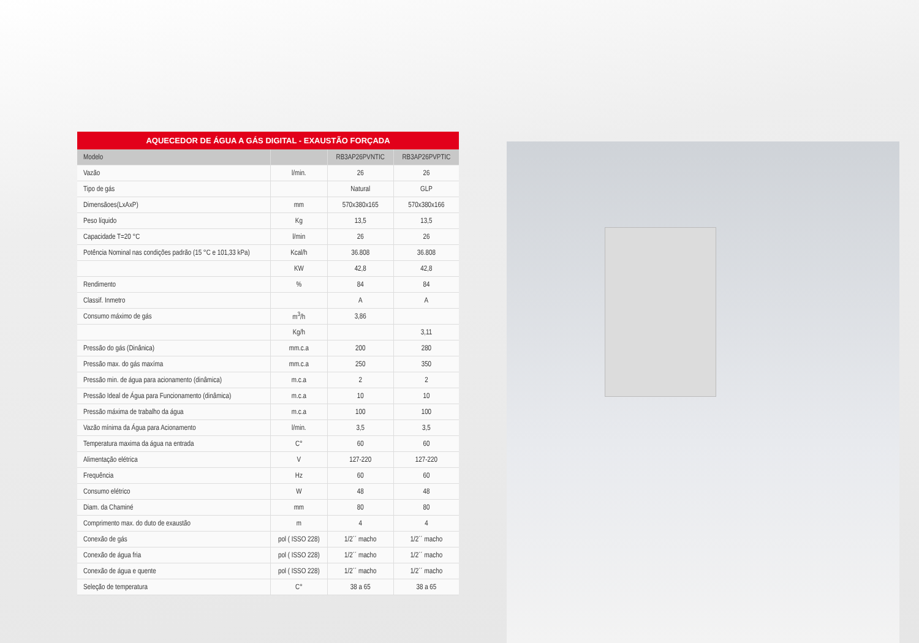AQUECEDOR DE ÁGUA A GÁS DIGITAL - EXAUSTÃO FORÇADA
| Modelo | | RB3AP26PVNTIC | RB3AP26PVPTIC |
| --- | --- | --- | --- |
| Vazão | l/min. | 26 | 26 |
| Tipo de gás | | Natural | GLP |
| Dimensãoes(LxAxP) | mm | 570x380x165 | 570x380x166 |
| Peso líquido | Kg | 13,5 | 13,5 |
| Capacidade T=20 °C | l/min | 26 | 26 |
| Potência Nominal nas condições padrão (15 °C e 101,33 kPa) | Kcal/h | 36.808 | 36.808 |
| | KW | 42,8 | 42,8 |
| Rendimento | % | 84 | 84 |
| Classif. Inmetro | | A | A |
| Consumo máximo de gás | m<sup>3</sup>/h | 3,86 | |
| | Kg/h | | 3,11 |
| Pressão do gás (Dinânica) | mm.c.a | 200 | 280 |
| Pressão max. do gás maxíma | mm.c.a | 250 | 350 |
| Pressão min. de água para acionamento (dinâmica) | m.c.a | 2 | 2 |
| Pressão Ideal de Água para Funcionamento (dinâmica) | m.c.a | 10 | 10 |
| Pressão máxima de trabalho da água | m.c.a | 100 | 100 |
| Vazão mínima da Água para Acionamento | l/min. | 3,5 | 3,5 |
| Temperatura maxima da água na entrada | C° | 60 | 60 |
| Alimentação elétrica | V | 127-220 | 127-220 |
| Frequência | Hz | 60 | 60 |
| Consumo elétrico | W | 48 | 48 |
| Diam. da Chaminé | mm | 80 | 80 |
| Comprimento max. do duto de exaustão | m | 4 | 4 |
| Conexão de gás | pol ( ISSO 228) | 1/2´´ macho | 1/2´´ macho |
| Conexão de água fria | pol ( ISSO 228) | 1/2´´ macho | 1/2´´ macho |
| Conexão de água e quente | pol ( ISSO 228) | 1/2´´ macho | 1/2´´ macho |
| Seleção de temperatura | C° | 38 a 65 | 38 a 65 |